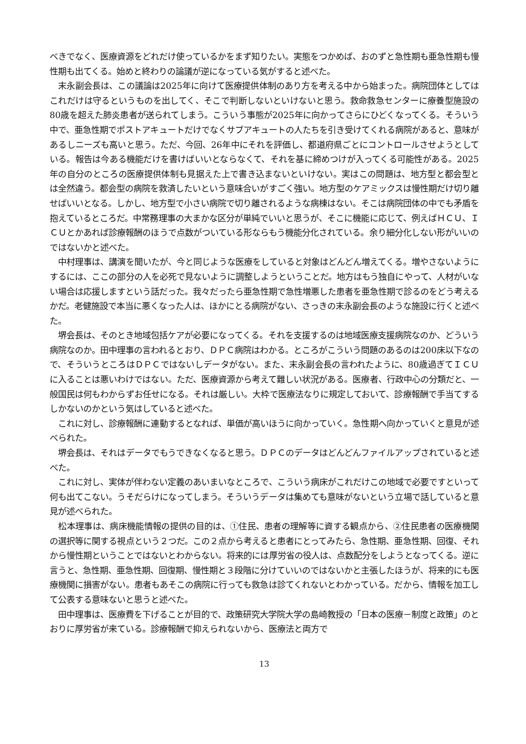べきでなく、医療資源をどれだけ使っているかをまず知りたい。実態をつかめば、おのずと急性期も亜急性期も慢性期も出てくる。始めと終わりの論議が逆になっている気がすると述べた。
　末永副会長は、この議論は2025年に向けて医療提供体制のあり方を考える中から始まった。病院団体としてはこれだけは守るというものを出してく、そこで判断しないといけないと思う。救命救急センターに療養型施設の80歳を超えた肺炎患者が送られてしまう。こういう事態が2025年に向かってさらにひどくなってくる。そういう中で、亜急性期でポストアキュートだけでなくサブアキュートの人たちを引き受けてくれる病院があると、意味があるしニーズも高いと思う。ただ、今回、26年中にそれを評価し、都道府県ごとにコントロールさせようとしている。報告は今ある機能だけを書けばいいとならなくて、それを基に締めつけが入ってくる可能性がある。2025年の自分のところの医療提供体制も見据えた上で書き込まないといけない。実はこの問題は、地方型と都会型とは全然違う。都会型の病院を救済したいという意味合いがすごく強い。地方型のケアミックスは慢性期だけ切り離せばいいとなる。しかし、地方型で小さい病院で切り離されるような病棟はない。そこは病院団体の中でも矛盾を抱えているところだ。中常務理事の大まかな区分が単純でいいと思うが、そこに機能に応じて、例えばＨＣＵ、ＩＣＵとかあれば診療報酬のほうで点数がついている形ならもう機能分化されている。余り細分化しない形がいいのではないかと述べた。
　中村理事は、講演を聞いたが、今と同じような医療をしていると対象はどんどん増えてくる。増やさないようにするには、ここの部分の人を必死で見ないように調整しようということだ。地方はもう独自にやって、人材がいない場合は応援しますという話だった。我々だったら亜急性期で急性増悪した患者を亜急性期で診るのをどう考えるかだ。老健施設で本当に悪くなった人は、ほかにとる病院がない、さっきの末永副会長のような施設に行くと述べた。
　堺会長は、そのとき地域包括ケアが必要になってくる。それを支援するのは地域医療支援病院なのか、どういう病院なのか。田中理事の言われるとおり、ＤＰＣ病院はわかる。ところがこういう問題のあるのは200床以下なので、そういうところはＤＰＣではないしデータがない。また、末永副会長の言われたように、80歳過ぎてＩＣＵに入ることは悪いわけではない。ただ、医療資源から考えて難しい状況がある。医療者、行政中心の分類だと、一般国民は何もわからずお任せになる。それは厳しい。大枠で医療法なりに規定しておいて、診療報酬で手当てするしかないのかという気はしていると述べた。
　これに対し、診療報酬に連動するとなれば、単価が高いほうに向かっていく。急性期へ向かっていくと意見が述べられた。
　堺会長は、それはデータでもうできなくなると思う。ＤＰＣのデータはどんどんファイルアップされていると述べた。
　これに対し、実体が伴わない定義のあいまいなところで、こういう病床がこれだけこの地域で必要ですといって何も出てこない。うそだらけになってしまう。そういうデータは集めても意味がないという立場で話していると意見が述べられた。
　松本理事は、病床機能情報の提供の目的は、①住民、患者の理解等に資する観点から、②住民患者の医療機関の選択等に関する視点という２つだ。この２点から考えると患者にとってみたら、急性期、亜急性期、回復、それから慢性期ということではないとわからない。将来的には厚労省の役人は、点数配分をしようとなってくる。逆に言うと、急性期、亜急性期、回復期、慢性期と３段階に分けていいのではないかと主張したほうが、将来的にも医療機関に損害がない。患者もあそこの病院に行っても救急は診てくれないとわかっている。だから、情報を加工して公表する意味ないと思うと述べた。
　田中理事は、医療費を下げることが目的で、政策研究大学院大学の島崎教授の「日本の医療－制度と政策」のとおりに厚労省が来ている。診療報酬で抑えられないから、医療法と両方で
13